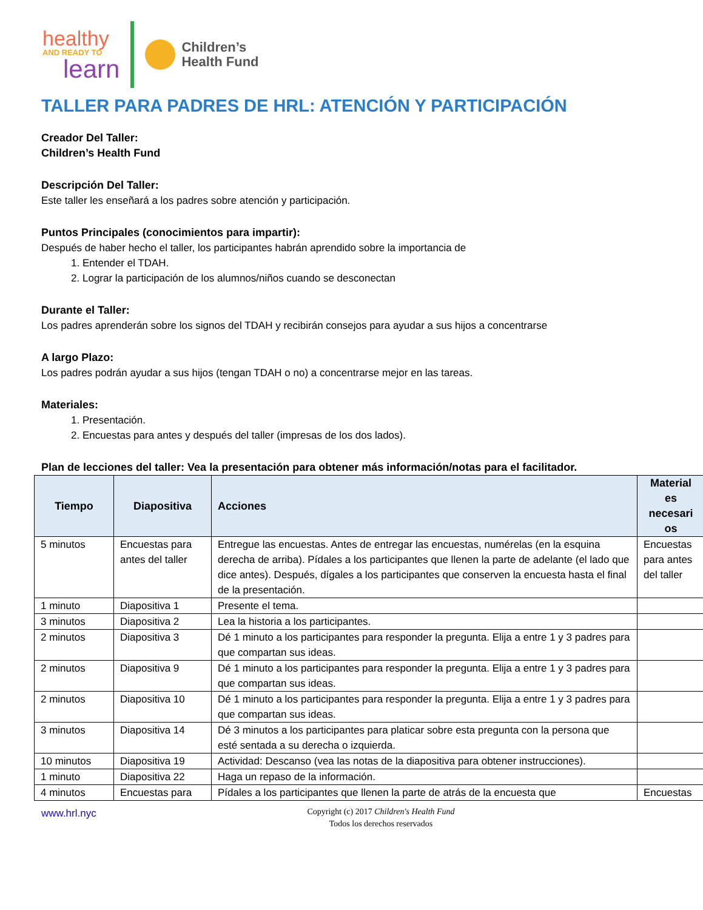healthy
AND READY TO
learn
Children’s
Health Fund
TALLER PARA PADRES DE HRL: ATENCIÓN Y PARTICIPACIÓN
Creador Del Taller:
Children’s Health Fund
Descripción Del Taller:
Este taller les enseñará a los padres sobre atención y participación.
Puntos Principales (conocimientos para impartir):
Después de haber hecho el taller, los participantes habrán aprendido sobre la importancia de
1. Entender el TDAH.
2. Lograr la participación de los alumnos/niños cuando se desconectan
Durante el Taller:
Los padres aprenderán sobre los signos del TDAH y recibirán consejos para ayudar a sus hijos a concentrarse
A largo Plazo:
Los padres podrán ayudar a sus hijos (tengan TDAH o no) a concentrarse mejor en las tareas.
Materiales:
1. Presentación.
2. Encuestas para antes y después del taller (impresas de los dos lados).
Plan de lecciones del taller: Vea la presentación para obtener más información/notas para el facilitador.
| Tiempo | Diapositiva | Acciones | Material es necesari os |
| --- | --- | --- | --- |
| 5 minutos | Encuestas para antes del taller | Entregue las encuestas. Antes de entregar las encuestas, numérelas (en la esquina derecha de arriba). Pídales a los participantes que llenen la parte de adelante (el lado que dice antes). Después, dígales a los participantes que conserven la encuesta hasta el final de la presentación. | Encuestas para antes del taller |
| 1 minuto | Diapositiva 1 | Presente el tema. | |
| 3 minutos | Diapositiva 2 | Lea la historia a los participantes. | |
| 2 minutos | Diapositiva 3 | Dé 1 minuto a los participantes para responder la pregunta. Elija a entre 1 y 3 padres para que compartan sus ideas. | |
| 2 minutos | Diapositiva 9 | Dé 1 minuto a los participantes para responder la pregunta. Elija a entre 1 y 3 padres para que compartan sus ideas. | |
| 2 minutos | Diapositiva 10 | Dé 1 minuto a los participantes para responder la pregunta. Elija a entre 1 y 3 padres para que compartan sus ideas. | |
| 3 minutos | Diapositiva 14 | Dé 3 minutos a los participantes para platicar sobre esta pregunta con la persona que esté sentada a su derecha o izquierda. | |
| 10 minutos | Diapositiva 19 | Actividad: Descanso (vea las notas de la diapositiva para obtener instrucciones). | |
| 1 minuto | Diapositiva 22 | Haga un repaso de la información. | |
| 4 minutos | Encuestas para | Pídales a los participantes que llenen la parte de atrás de la encuesta que | Encuestas |
www.hrl.nyc
Copyright (c) 2017 Children's Health Fund
Todos los derechos reservados